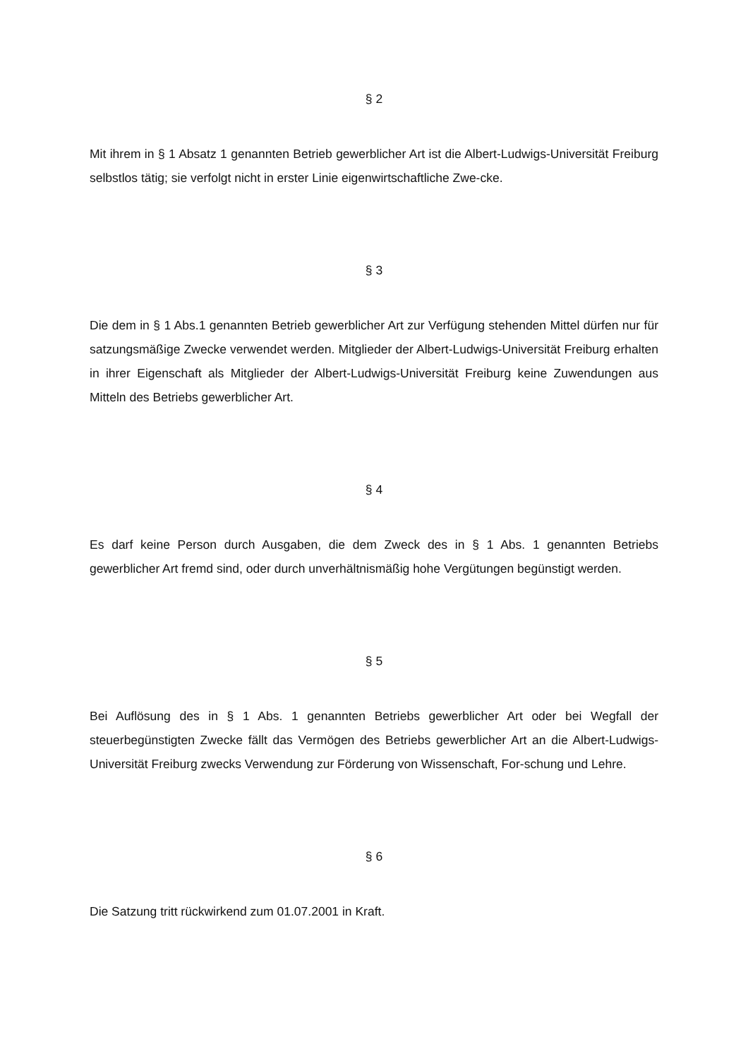§ 2
Mit ihrem in § 1 Absatz 1 genannten Betrieb gewerblicher Art ist die Albert-Ludwigs-Universität Freiburg selbstlos tätig; sie verfolgt nicht in erster Linie eigenwirtschaftliche Zwe-cke.
§ 3
Die dem in § 1 Abs.1 genannten Betrieb gewerblicher Art zur Verfügung stehenden Mittel dürfen nur für satzungsmäßige Zwecke verwendet werden. Mitglieder der Albert-Ludwigs-Universität Freiburg erhalten in ihrer Eigenschaft als Mitglieder der Albert-Ludwigs-Universität Freiburg keine Zuwendungen aus Mitteln des Betriebs gewerblicher Art.
§ 4
Es darf keine Person durch Ausgaben, die dem Zweck des in § 1 Abs. 1 genannten Betriebs gewerblicher Art fremd sind, oder durch unverhältnismäßig hohe Vergütungen begünstigt werden.
§ 5
Bei Auflösung des in § 1 Abs. 1 genannten Betriebs gewerblicher Art oder bei Wegfall der steuerbegünstigten Zwecke fällt das Vermögen des Betriebs gewerblicher Art an die Albert-Ludwigs-Universität Freiburg zwecks Verwendung zur Förderung von Wissenschaft, For-schung und Lehre.
§ 6
Die Satzung tritt rückwirkend zum 01.07.2001 in Kraft.